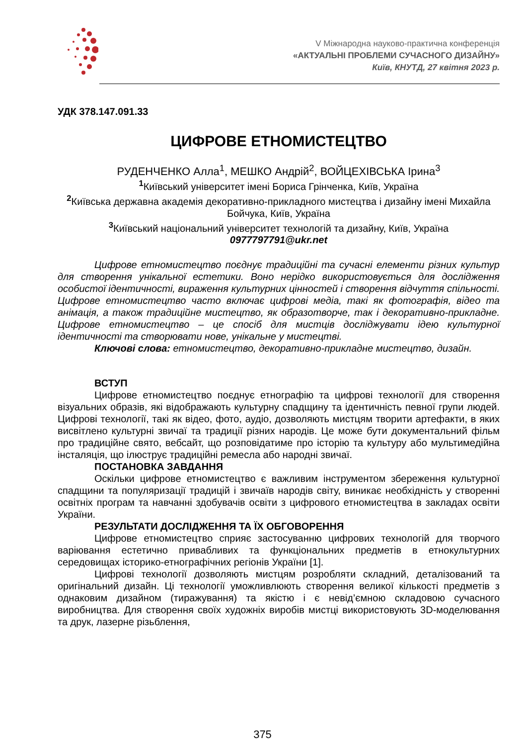V Міжнародна науково-практична конференція
«АКТУАЛЬНІ ПРОБЛЕМИ СУЧАСНОГО ДИЗАЙНУ»
Київ, КНУТД, 27 квітня 2023 р.
УДК 378.147.091.33
ЦИФРОВЕ ЕТНОМИСТЕЦТВО
РУДЕНЧЕНКО Алла<sup>1</sup>, МЕШКО Андрій<sup>2</sup>, ВОЙЦЕХІВСЬКА Ірина<sup>3</sup>
<sup>1</sup> Київський університет імені Бориса Грінченка, Київ, Україна
<sup>2</sup> Київська державна академія декоративно-прикладного мистецтва і дизайну імені Михайла Бойчука, Київ, Україна
<sup>3</sup> Київський національний університет технологій та дизайну, Київ, Україна
0977797791@ukr.net
Цифрове етномистецтво поєднує традиційні та сучасні елементи різних культур для створення унікальної естетики. Воно нерідко використовується для дослідження особистої ідентичності, вираження культурних цінностей і створення відчуття спільності. Цифрове етномистецтво часто включає цифрові медіа, такі як фотографія, відео та анімація, а також традиційне мистецтво, як образотворче, так і декоративно-прикладне. Цифрове етномистецтво – це спосіб для мистців досліджувати ідею культурної ідентичності та створювати нове, унікальне у мистецтві.
Ключові слова: етномистецтво, декоративно-прикладне мистецтво, дизайн.
ВСТУП
Цифрове етномистецтво поєднує етнографію та цифрові технології для створення візуальних образів, які відображають культурну спадщину та ідентичність певної групи людей. Цифрові технології, такі як відео, фото, аудіо, дозволяють мистцям творити артефакти, в яких висвітлено культурні звичаї та традиції різних народів. Це може бути документальний фільм про традиційне свято, вебсайт, що розповідатиме про історію та культуру або мультимедійна інсталяція, що ілюструє традиційні ремесла або народні звичаї.
ПОСТАНОВКА ЗАВДАННЯ
Оскільки цифрове етномистецтво є важливим інструментом збереження культурної спадщини та популяризації традицій і звичаїв народів світу, виникає необхідність у створенні освітніх програм та навчанні здобувачів освіти з цифрового етномистецтва в закладах освіти України.
РЕЗУЛЬТАТИ ДОСЛІДЖЕННЯ ТА ЇХ ОБГОВОРЕННЯ
Цифрове етномистецтво сприяє застосуванню цифрових технологій для творчого варіювання естетично привабливих та функціональних предметів в етнокультурних середовищах історико-етнографічних регіонів України [1].
Цифрові технології дозволяють мистцям розробляти складний, деталізований та оригінальний дизайн. Ці технології уможливлюють створення великої кількості предметів з однаковим дизайном (тиражування) та якістю і є невід’ємною складовою сучасного виробництва. Для створення своїх художніх виробів мистці використовують 3D-моделювання та друк, лазерне різьблення,
375